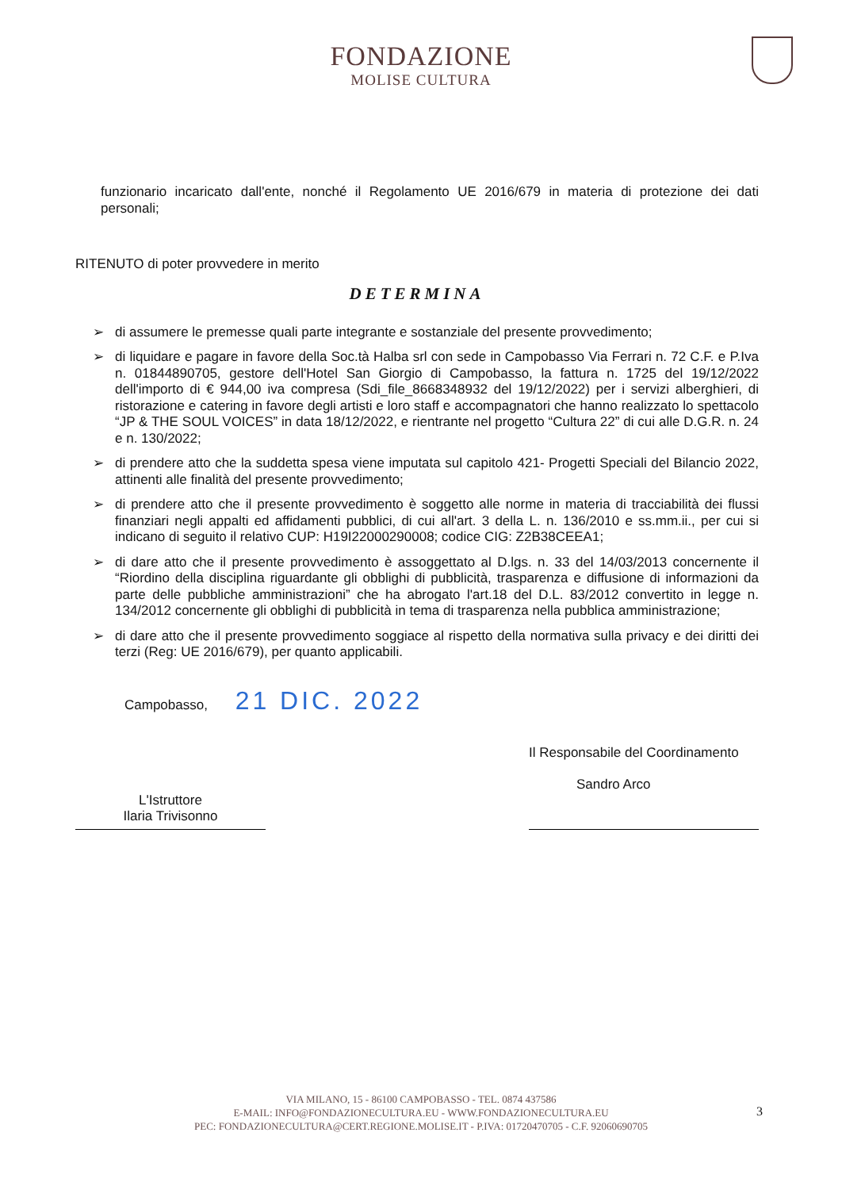FONDAZIONE
MOLISE CULTURA
funzionario incaricato dall'ente, nonché il Regolamento UE 2016/679 in materia di protezione dei dati personali;
RITENUTO di poter provvedere in merito
DETERMINA
➢ di assumere le premesse quali parte integrante e sostanziale del presente provvedimento;
➢ di liquidare e pagare in favore della Soc.tà Halba srl con sede in Campobasso Via Ferrari n. 72 C.F. e P.Iva n. 01844890705, gestore dell'Hotel San Giorgio di Campobasso, la fattura n. 1725 del 19/12/2022 dell'importo di € 944,00 iva compresa (Sdi_file_8668348932 del 19/12/2022) per i servizi alberghieri, di ristorazione e catering in favore degli artisti e loro staff e accompagnatori che hanno realizzato lo spettacolo “JP & THE SOUL VOICES” in data 18/12/2022, e rientrante nel progetto “Cultura 22” di cui alle D.G.R. n. 24 e n. 130/2022;
➢ di prendere atto che la suddetta spesa viene imputata sul capitolo 421- Progetti Speciali del Bilancio 2022, attinenti alle finalità del presente provvedimento;
➢ di prendere atto che il presente provvedimento è soggetto alle norme in materia di tracciabilità dei flussi finanziari negli appalti ed affidamenti pubblici, di cui all'art. 3 della L. n. 136/2010 e ss.mm.ii., per cui si indicano di seguito il relativo CUP: H19I22000290008; codice CIG: Z2B38CEEA1;
➢ di dare atto che il presente provvedimento è assoggettato al D.lgs. n. 33 del 14/03/2013 concernente il “Riordino della disciplina riguardante gli obblighi di pubblicità, trasparenza e diffusione di informazioni da parte delle pubbliche amministrazioni” che ha abrogato l'art.18 del D.L. 83/2012 convertito in legge n. 134/2012 concernente gli obblighi di pubblicità in tema di trasparenza nella pubblica amministrazione;
➢ di dare atto che il presente provvedimento soggiace al rispetto della normativa sulla privacy e dei diritti dei terzi (Reg: UE 2016/679), per quanto applicabili.
Campobasso, 21 DIC. 2022
L'Istruttore
Ilaria Trivisonno
Il Responsabile del Coordinamento
Sandro Arco
VIA MILANO, 15 - 86100 CAMPOBASSO - TEL. 0874 437586
E-MAIL: INFO@FONDAZIONECULTURA.EU - WWW.FONDAZIONECULTURA.EU
PEC: FONDAZIONECULTURA@CERT.REGIONE.MOLISE.IT - P.IVA: 01720470705 - C.F. 92060690705
3